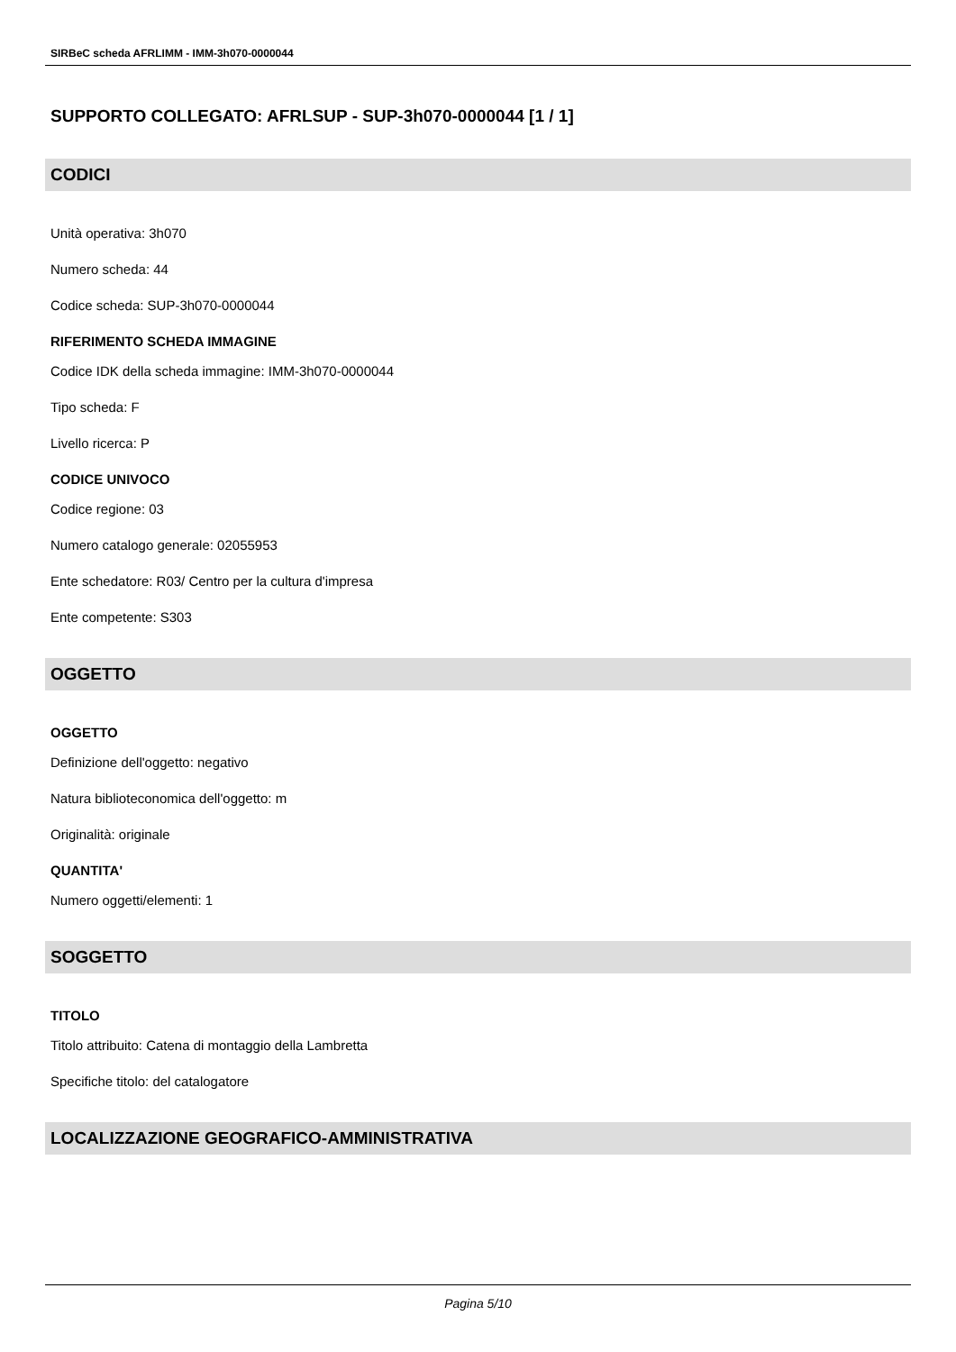SIRBeC scheda AFRLIMM - IMM-3h070-0000044
SUPPORTO COLLEGATO: AFRLSUP - SUP-3h070-0000044 [1 / 1]
CODICI
Unità operativa: 3h070
Numero scheda: 44
Codice scheda: SUP-3h070-0000044
RIFERIMENTO SCHEDA IMMAGINE
Codice IDK della scheda immagine: IMM-3h070-0000044
Tipo scheda: F
Livello ricerca: P
CODICE UNIVOCO
Codice regione: 03
Numero catalogo generale: 02055953
Ente schedatore: R03/ Centro per la cultura d'impresa
Ente competente: S303
OGGETTO
OGGETTO
Definizione dell'oggetto: negativo
Natura biblioteconomica dell'oggetto: m
Originalità: originale
QUANTITA'
Numero oggetti/elementi: 1
SOGGETTO
TITOLO
Titolo attribuito: Catena di montaggio della Lambretta
Specifiche titolo: del catalogatore
LOCALIZZAZIONE GEOGRAFICO-AMMINISTRATIVA
Pagina 5/10